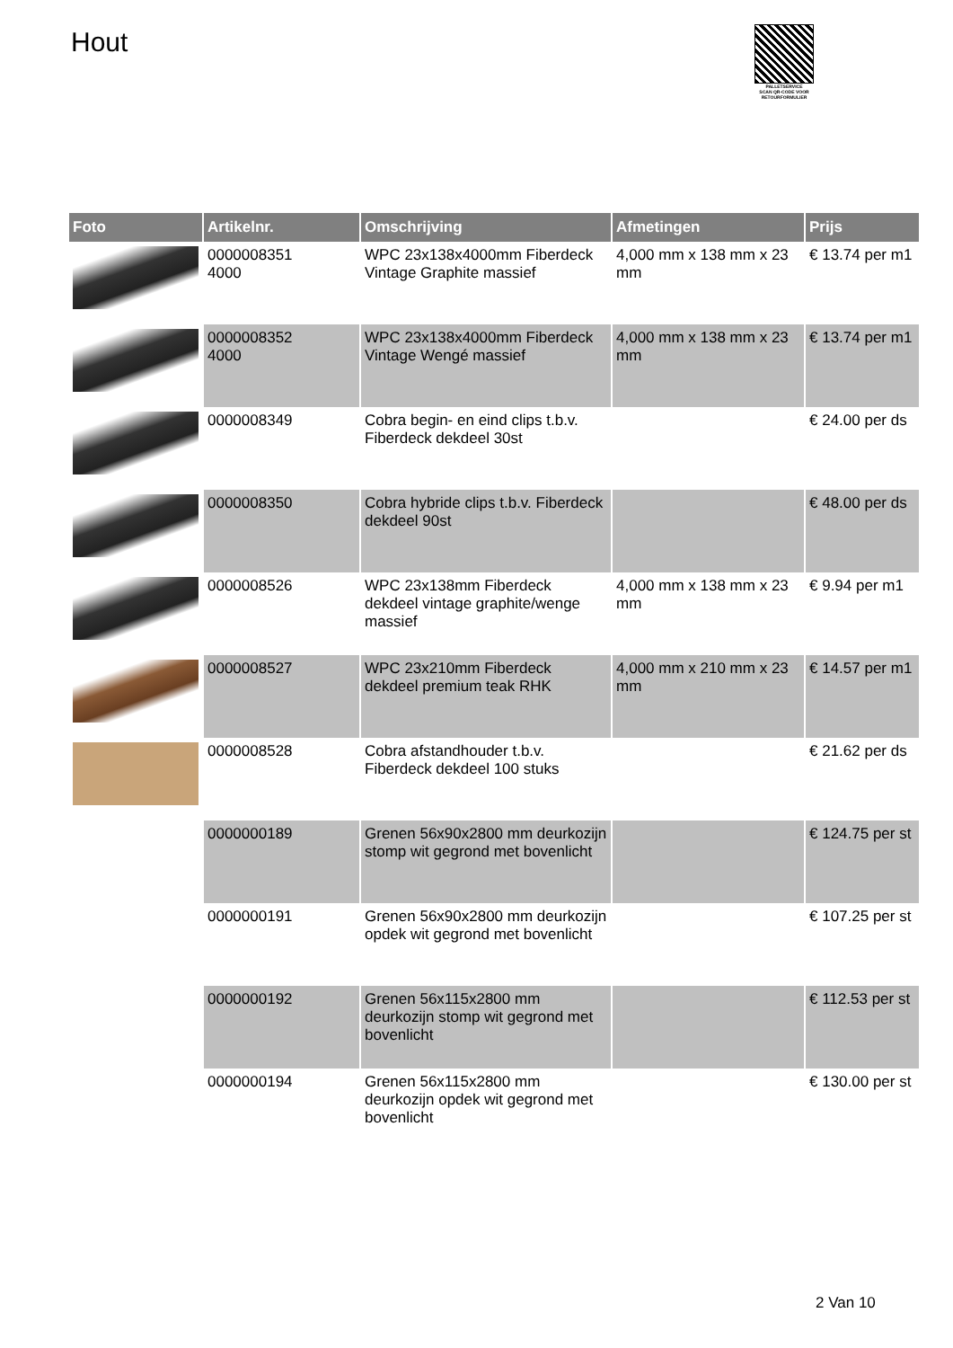Hout
PALLETSERVICE
SCAN QR-CODE VOOR RETOURFORMULIER
| Foto | Artikelnr. | Omschrijving | Afmetingen | Prijs |
| --- | --- | --- | --- | --- |
| | 0000008351 4000 | WPC 23x138x4000mm Fiberdeck Vintage Graphite massief | 4,000 mm x 138 mm x 23 mm | € 13.74 per m1 |
| | 0000008352 4000 | WPC 23x138x4000mm Fiberdeck Vintage Wengé massief | 4,000 mm x 138 mm x 23 mm | € 13.74 per m1 |
| | 0000008349 | Cobra begin- en eind clips t.b.v. Fiberdeck dekdeel 30st | | € 24.00 per ds |
| | 0000008350 | Cobra hybride clips t.b.v. Fiberdeck dekdeel 90st | | € 48.00 per ds |
| | 0000008526 | WPC 23x138mm Fiberdeck dekdeel vintage graphite/wenge massief | 4,000 mm x 138 mm x 23 mm | € 9.94 per m1 |
| | 0000008527 | WPC 23x210mm Fiberdeck dekdeel premium teak RHK | 4,000 mm x 210 mm x 23 mm | € 14.57 per m1 |
| | 0000008528 | Cobra afstandhouder t.b.v. Fiberdeck dekdeel 100 stuks | | € 21.62 per ds |
| | 0000000189 | Grenen 56x90x2800 mm deurkozijn stomp wit gegrond met bovenlicht | | € 124.75 per st |
| | 0000000191 | Grenen 56x90x2800 mm deurkozijn opdek wit gegrond met bovenlicht | | € 107.25 per st |
| | 0000000192 | Grenen 56x115x2800 mm deurkozijn stomp wit gegrond met bovenlicht | | € 112.53 per st |
| | 0000000194 | Grenen 56x115x2800 mm deurkozijn opdek wit gegrond met bovenlicht | | € 130.00 per st |
2 Van 10